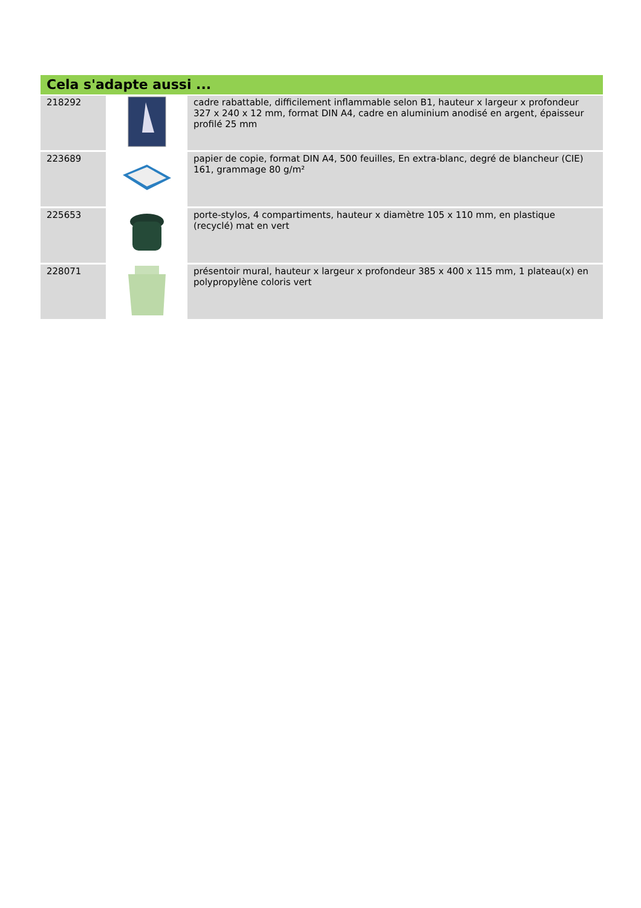Cela s'adapte aussi ...
| 218292 | | cadre rabattable, difficilement inflammable selon B1, hauteur x largeur x profondeur 327 x 240 x 12 mm, format DIN A4, cadre en aluminium anodisé en argent, épaisseur profilé 25 mm |
| 223689 | | papier de copie, format DIN A4, 500 feuilles, En extra-blanc, degré de blancheur (CIE) 161, grammage 80 g/m² |
| 225653 | | porte-stylos, 4 compartiments, hauteur x diamètre 105 x 110 mm, en plastique (recyclé) mat en vert |
| 228071 | | présentoir mural, hauteur x largeur x profondeur 385 x 400 x 115 mm, 1 plateau(x) en polypropylène coloris vert |